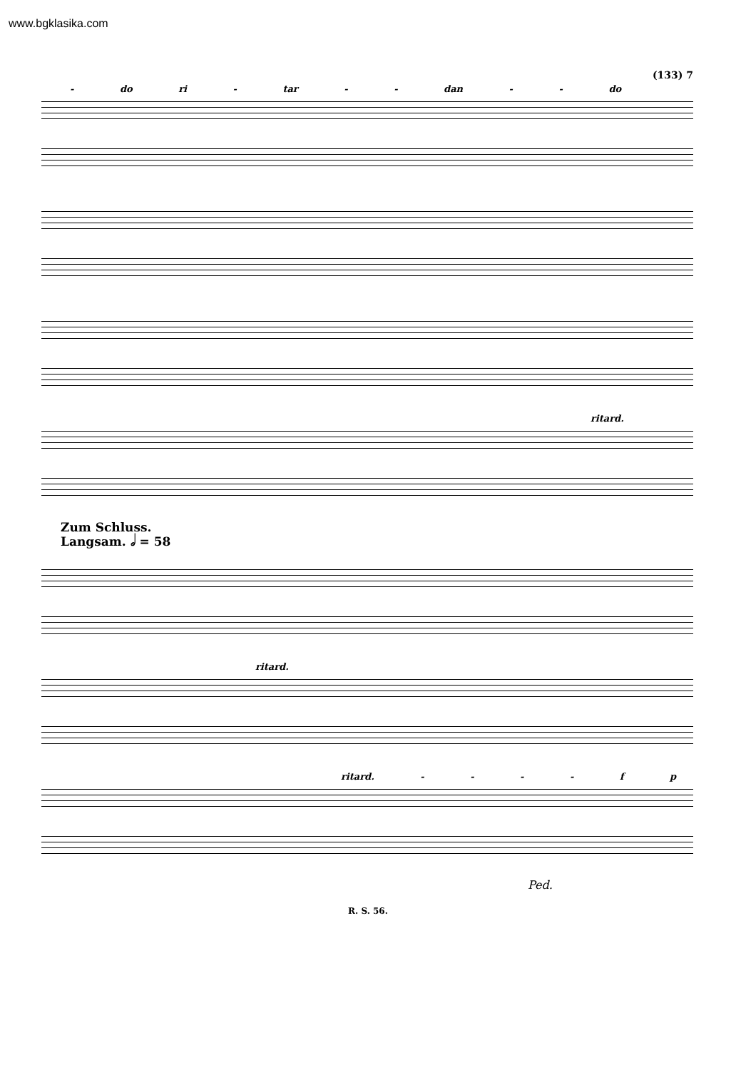www.bgklasika.com
(133) 7
- do ri - tar - - dan - - do
ritard.
Zum Schluss.
Langsam. 𝅗𝅥 = 58
ritard.
ritard. - - - - f p
Ped.
R. S. 56.